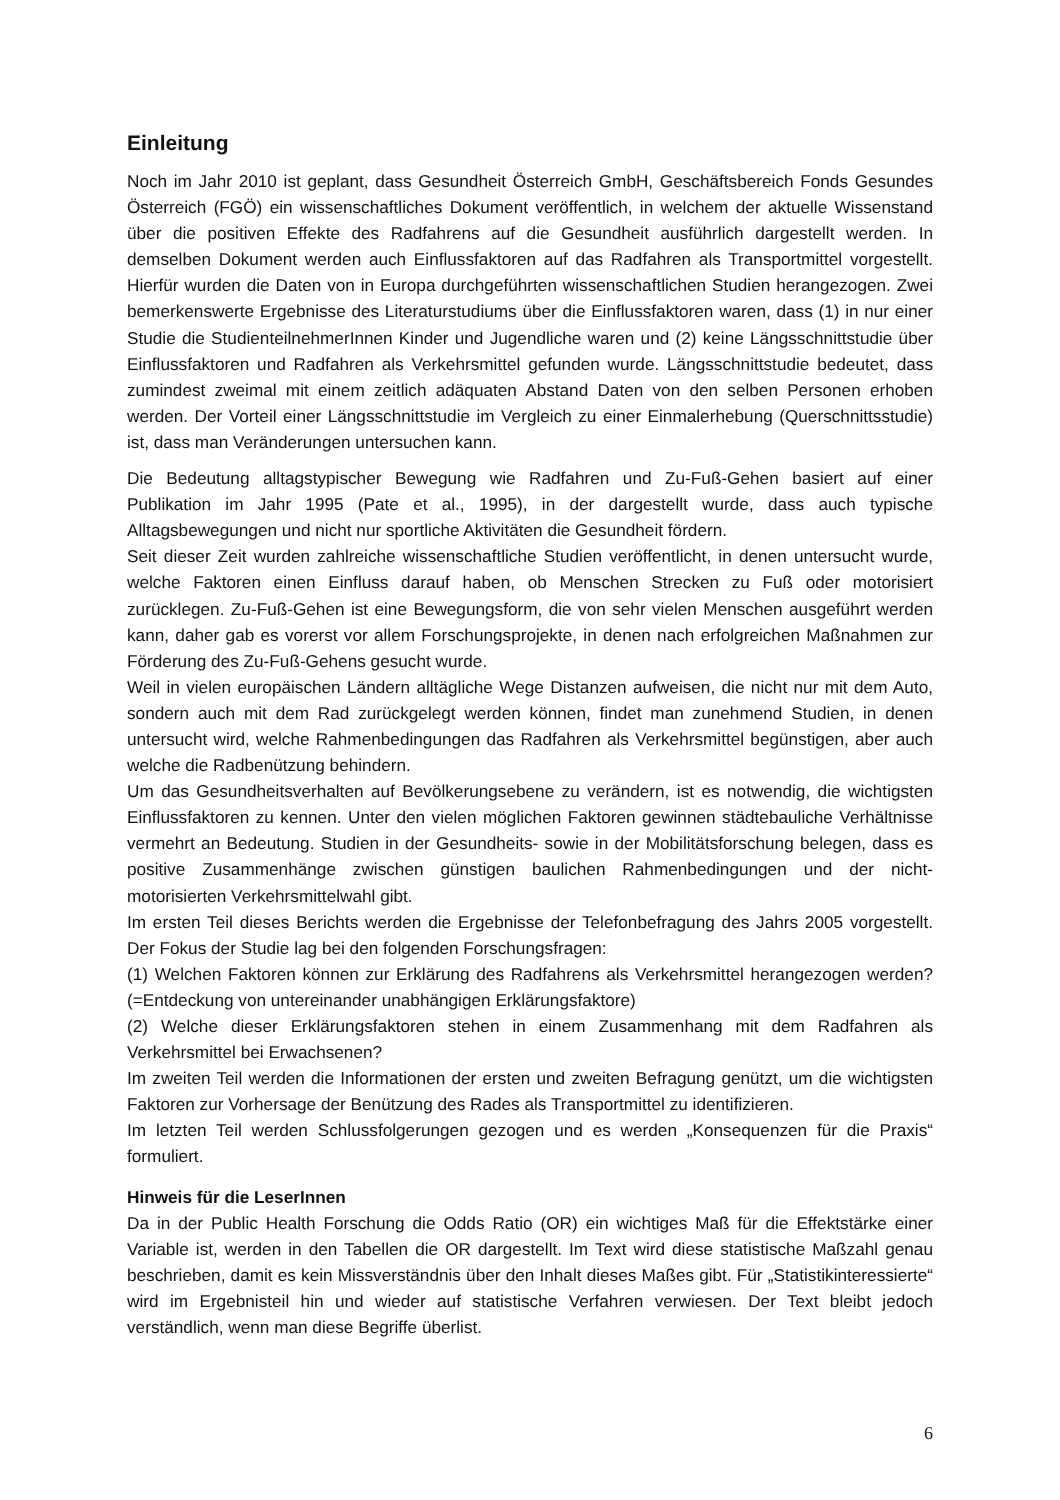Einleitung
Noch im Jahr 2010 ist geplant, dass Gesundheit Österreich GmbH, Geschäftsbereich Fonds Gesundes Österreich (FGÖ) ein wissenschaftliches Dokument veröffentlich, in welchem der aktuelle Wissenstand über die positiven Effekte des Radfahrens auf die Gesundheit ausführlich dargestellt werden. In demselben Dokument werden auch Einflussfaktoren auf das Radfahren als Transportmittel vorgestellt. Hierfür wurden die Daten von in Europa durchgeführten wissenschaftlichen Studien herangezogen. Zwei bemerkenswerte Ergebnisse des Literaturstudiums über die Einflussfaktoren waren, dass (1) in nur einer Studie die StudienteilnehmerInnen Kinder und Jugendliche waren und (2) keine Längsschnittstudie über Einflussfaktoren und Radfahren als Verkehrsmittel gefunden wurde. Längsschnittstudie bedeutet, dass zumindest zweimal mit einem zeitlich adäquaten Abstand Daten von den selben Personen erhoben werden. Der Vorteil einer Längsschnittstudie im Vergleich zu einer Einmalerhebung (Querschnittsstudie) ist, dass man Veränderungen untersuchen kann.
Die Bedeutung alltagstypischer Bewegung wie Radfahren und Zu-Fuß-Gehen basiert auf einer Publikation im Jahr 1995 (Pate et al., 1995), in der dargestellt wurde, dass auch typische Alltagsbewegungen und nicht nur sportliche Aktivitäten die Gesundheit fördern.
Seit dieser Zeit wurden zahlreiche wissenschaftliche Studien veröffentlicht, in denen untersucht wurde, welche Faktoren einen Einfluss darauf haben, ob Menschen Strecken zu Fuß oder motorisiert zurücklegen. Zu-Fuß-Gehen ist eine Bewegungsform, die von sehr vielen Menschen ausgeführt werden kann, daher gab es vorerst vor allem Forschungsprojekte, in denen nach erfolgreichen Maßnahmen zur Förderung des Zu-Fuß-Gehens gesucht wurde.
Weil in vielen europäischen Ländern alltägliche Wege Distanzen aufweisen, die nicht nur mit dem Auto, sondern auch mit dem Rad zurückgelegt werden können, findet man zunehmend Studien, in denen untersucht wird, welche Rahmenbedingungen das Radfahren als Verkehrsmittel begünstigen, aber auch welche die Radbenützung behindern.
Um das Gesundheitsverhalten auf Bevölkerungsebene zu verändern, ist es notwendig, die wichtigsten Einflussfaktoren zu kennen. Unter den vielen möglichen Faktoren gewinnen städtebauliche Verhältnisse vermehrt an Bedeutung. Studien in der Gesundheits- sowie in der Mobilitätsforschung belegen, dass es positive Zusammenhänge zwischen günstigen baulichen Rahmenbedingungen und der nicht-motorisierten Verkehrsmittelwahl gibt.
Im ersten Teil dieses Berichts werden die Ergebnisse der Telefonbefragung des Jahrs 2005 vorgestellt. Der Fokus der Studie lag bei den folgenden Forschungsfragen:
(1) Welchen Faktoren können zur Erklärung des Radfahrens als Verkehrsmittel herangezogen werden? (=Entdeckung von untereinander unabhängigen Erklärungsfaktore)
(2) Welche dieser Erklärungsfaktoren stehen in einem Zusammenhang mit dem Radfahren als Verkehrsmittel bei Erwachsenen?
Im zweiten Teil werden die Informationen der ersten und zweiten Befragung genützt, um die wichtigsten Faktoren zur Vorhersage der Benützung des Rades als Transportmittel zu identifizieren.
Im letzten Teil werden Schlussfolgerungen gezogen und es werden „Konsequenzen für die Praxis“ formuliert.
Hinweis für die LeserInnen
Da in der Public Health Forschung die Odds Ratio (OR) ein wichtiges Maß für die Effektstärke einer Variable ist, werden in den Tabellen die OR dargestellt. Im Text wird diese statistische Maßzahl genau beschrieben, damit es kein Missverständnis über den Inhalt dieses Maßes gibt. Für „Statistikinteressierte“ wird im Ergebnisteil hin und wieder auf statistische Verfahren verwiesen. Der Text bleibt jedoch verständlich, wenn man diese Begriffe überlist.
6